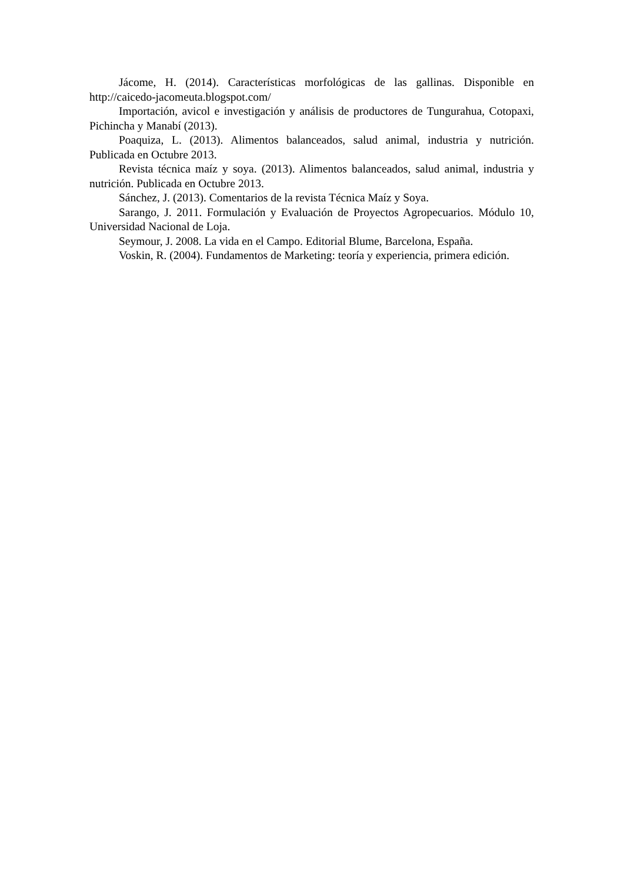Jácome, H. (2014). Características morfológicas de las gallinas. Disponible en http://caicedo-jacomeuta.blogspot.com/
Importación, avicol e investigación y análisis de productores de Tungurahua, Cotopaxi, Pichincha y Manabí (2013).
Poaquiza, L. (2013). Alimentos balanceados, salud animal, industria y nutrición. Publicada en Octubre 2013.
Revista técnica maíz y soya. (2013). Alimentos balanceados, salud animal, industria y nutrición. Publicada en Octubre 2013.
Sánchez, J. (2013). Comentarios de la revista Técnica Maíz y Soya.
Sarango, J. 2011. Formulación y Evaluación de Proyectos Agropecuarios. Módulo 10, Universidad Nacional de Loja.
Seymour, J. 2008. La vida en el Campo. Editorial Blume, Barcelona, España.
Voskin, R. (2004). Fundamentos de Marketing: teoría y experiencia, primera edición.